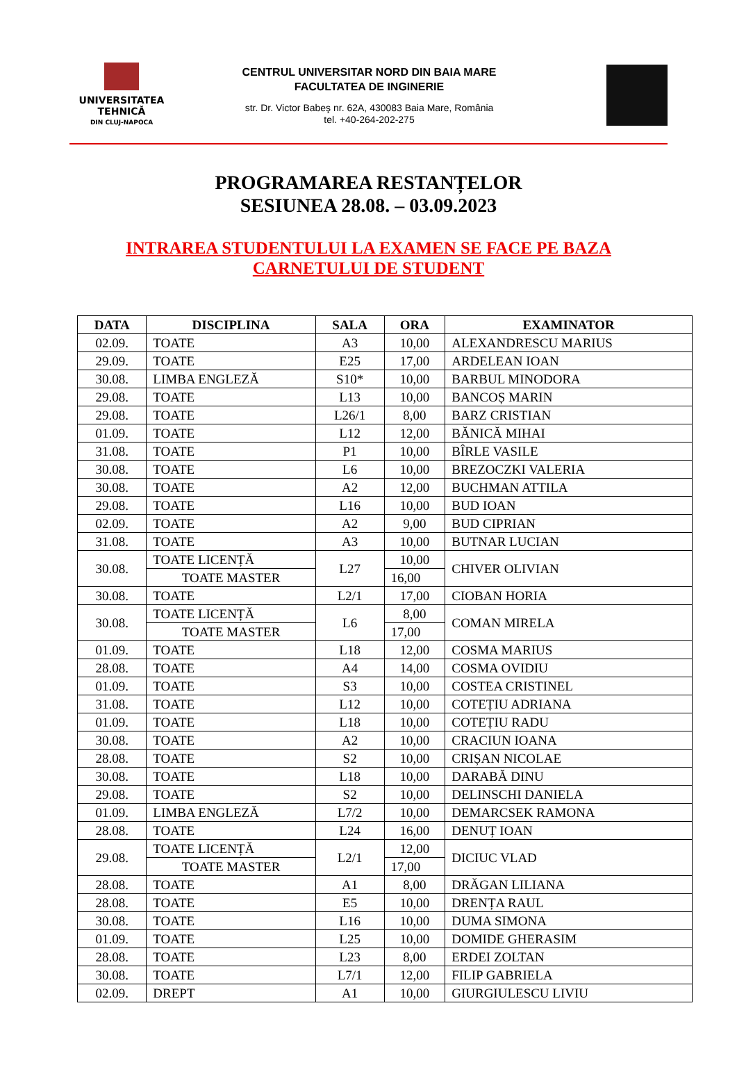UNIVERSITATEA
TEHNICĂ
DIN CLUJ-NAPOCA
CENTRUL UNIVERSITAR NORD DIN BAIA MARE
FACULTATEA DE INGINERIE
str. Dr. Victor Babeş nr. 62A, 430083 Baia Mare, România
tel. +40-264-202-275
PROGRAMAREA RESTANȚELOR
SESIUNEA 28.08. – 03.09.2023
INTRAREA STUDENTULUI LA EXAMEN SE FACE PE BAZA
CARNETULUI DE STUDENT
| DATA | DISCIPLINA | SALA | ORA | EXAMINATOR |
| --- | --- | --- | --- | --- |
| 02.09. | TOATE | A3 | 10,00 | ALEXANDRESCU MARIUS |
| 29.09. | TOATE | E25 | 17,00 | ARDELEAN IOAN |
| 30.08. | LIMBA ENGLEZĂ | S10* | 10,00 | BARBUL MINODORA |
| 29.08. | TOATE | L13 | 10,00 | BANCOȘ MARIN |
| 29.08. | TOATE | L26/1 | 8,00 | BARZ CRISTIAN |
| 01.09. | TOATE | L12 | 12,00 | BĂNICĂ MIHAI |
| 31.08. | TOATE | P1 | 10,00 | BÎRLE VASILE |
| 30.08. | TOATE | L6 | 10,00 | BREZOCZKI VALERIA |
| 30.08. | TOATE | A2 | 12,00 | BUCHMAN ATTILA |
| 29.08. | TOATE | L16 | 10,00 | BUD IOAN |
| 02.09. | TOATE | A2 | 9,00 | BUD CIPRIAN |
| 31.08. | TOATE | A3 | 10,00 | BUTNAR LUCIAN |
| 30.08. | TOATE LICENȚĂ | L27 | 10,00 | CHIVER OLIVIAN |
| | TOATE MASTER | | 16,00 | |
| 30.08. | TOATE | L2/1 | 17,00 | CIOBAN HORIA |
| 30.08. | TOATE LICENȚĂ | L6 | 8,00 | COMAN MIRELA |
| | TOATE MASTER | | 17,00 | |
| 01.09. | TOATE | L18 | 12,00 | COSMA MARIUS |
| 28.08. | TOATE | A4 | 14,00 | COSMA OVIDIU |
| 01.09. | TOATE | S3 | 10,00 | COSTEA CRISTINEL |
| 31.08. | TOATE | L12 | 10,00 | COTEȚIU ADRIANA |
| 01.09. | TOATE | L18 | 10,00 | COTEȚIU RADU |
| 30.08. | TOATE | A2 | 10,00 | CRACIUN IOANA |
| 28.08. | TOATE | S2 | 10,00 | CRIȘAN NICOLAE |
| 30.08. | TOATE | L18 | 10,00 | DARABĂ DINU |
| 29.08. | TOATE | S2 | 10,00 | DELINSCHI DANIELA |
| 01.09. | LIMBA ENGLEZĂ | L7/2 | 10,00 | DEMARCSEK RAMONA |
| 28.08. | TOATE | L24 | 16,00 | DENUȚ IOAN |
| 29.08. | TOATE LICENȚĂ | L2/1 | 12,00 | DICIUC VLAD |
| | TOATE MASTER | | 17,00 | |
| 28.08. | TOATE | A1 | 8,00 | DRĂGAN LILIANA |
| 28.08. | TOATE | E5 | 10,00 | DRENȚA RAUL |
| 30.08. | TOATE | L16 | 10,00 | DUMA SIMONA |
| 01.09. | TOATE | L25 | 10,00 | DOMIDE GHERASIM |
| 28.08. | TOATE | L23 | 8,00 | ERDEI ZOLTAN |
| 30.08. | TOATE | L7/1 | 12,00 | FILIP GABRIELA |
| 02.09. | DREPT | A1 | 10,00 | GIURGIULESCU LIVIU |